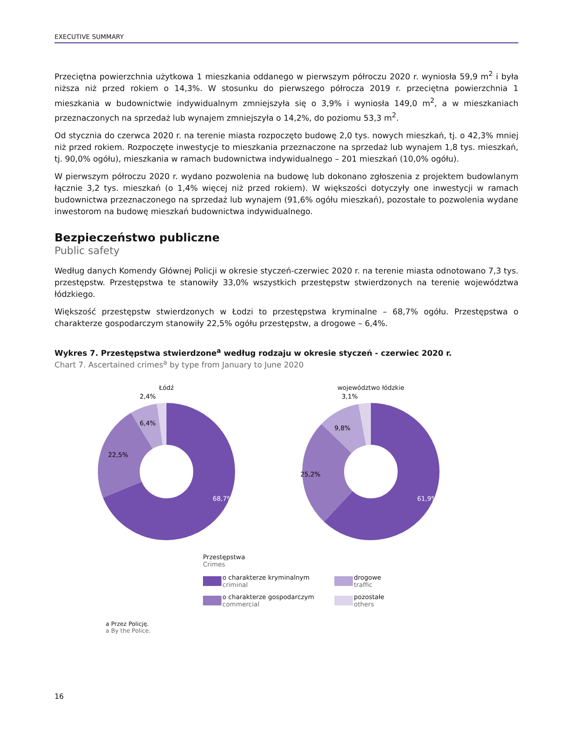EXECUTIVE SUMMARY
Przeciętna powierzchnia użytkowa 1 mieszkania oddanego w pierwszym półroczu 2020 r. wyniosła 59,9 m<sup>2</sup> i była niższa niż przed rokiem o 14,3%. W stosunku do pierwszego półrocza 2019 r. przeciętna powierzchnia 1 mieszkania w budownictwie indywidualnym zmniejszyła się o 3,9% i wyniosła 149,0 m<sup>2</sup>, a w mieszkaniach przeznaczonych na sprzedaż lub wynajem zmniejszyła o 14,2%, do poziomu 53,3 m<sup>2</sup>.
Od stycznia do czerwca 2020 r. na terenie miasta rozpoczęto budowę 2,0 tys. nowych mieszkań, tj. o 42,3% mniej niż przed rokiem. Rozpoczęte inwestycje to mieszkania przeznaczone na sprzedaż lub wynajem 1,8 tys. mieszkań, tj. 90,0% ogółu), mieszkania w ramach budownictwa indywidualnego – 201 mieszkań (10,0% ogółu).
W pierwszym półroczu 2020 r. wydano pozwolenia na budowę lub dokonano zgłoszenia z projektem budowlanym łącznie 3,2 tys. mieszkań (o 1,4% więcej niż przed rokiem). W większości dotyczyły one inwestycji w ramach budownictwa przeznaczonego na sprzedaż lub wynajem (91,6% ogółu mieszkań), pozostałe to pozwolenia wydane inwestorom na budowę mieszkań budownictwa indywidualnego.
Bezpieczeństwo publiczne
Public safety
Według danych Komendy Głównej Policji w okresie styczeń-czerwiec 2020 r. na terenie miasta odnotowano 7,3 tys. przestępstw. Przestępstwa te stanowiły 33,0% wszystkich przestępstw stwierdzonych na terenie województwa łódzkiego.
Większość przestępstw stwierdzonych w Łodzi to przestępstwa kryminalne – 68,7% ogółu. Przestępstwa o charakterze gospodarczym stanowiły 22,5% ogółu przestępstw, a drogowe – 6,4%.
Wykres 7. Przestępstwa stwierdzone<sup>a</sup> według rodzaju w okresie styczeń - czerwiec 2020 r.
Chart 7. Ascertained crimes<sup>a</sup> by type from January to June 2020
Łódź
68,7%
22,5%
6,4%
2,4%
województwo łódzkie
61,9%
25,2%
9,8%
3,1%
Przestępstwa
Crimes
o charakterze kryminalnym
criminal
drogowe
traffic
o charakterze gospodarczym
commercial
pozostałe
others
a Przez Policję.
a By the Police.
16